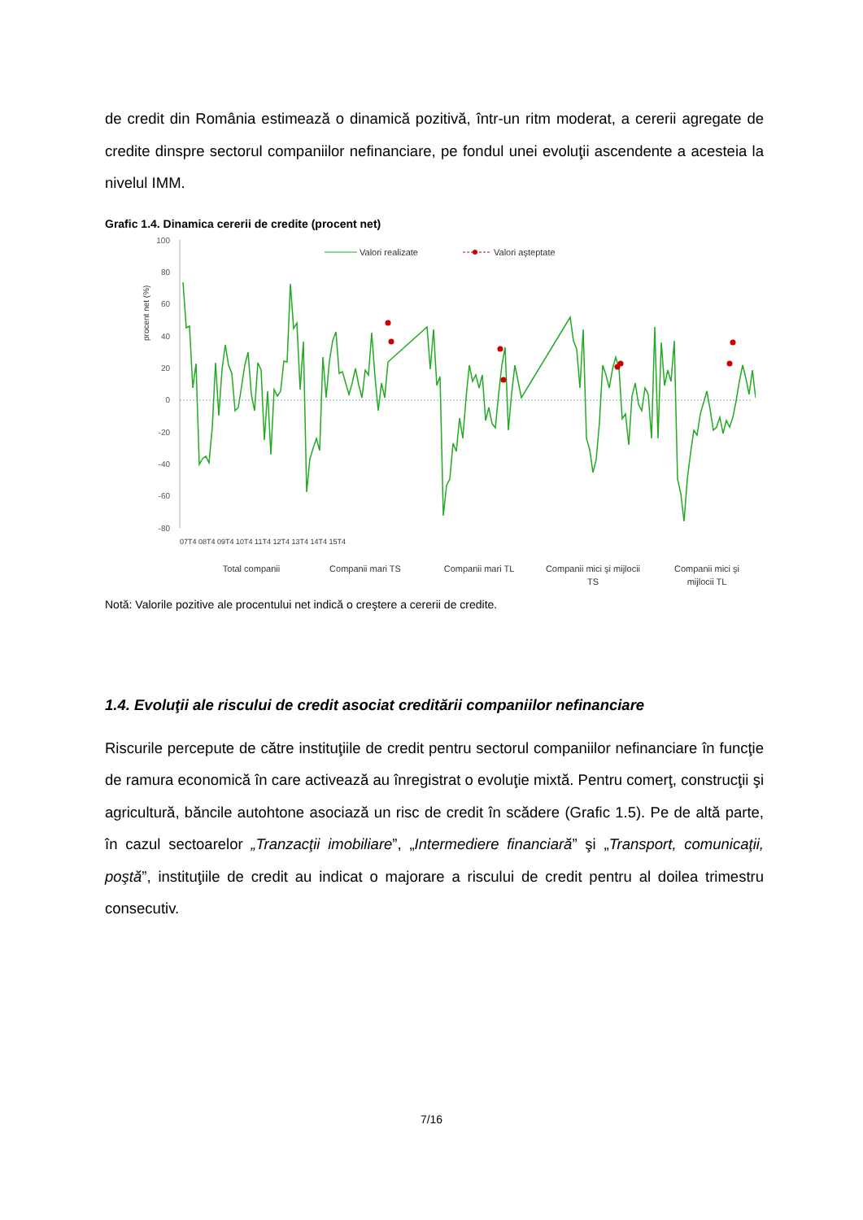de credit din România estimează o dinamică pozitivă, într-un ritm moderat, a cererii agregate de credite dinspre sectorul companiilor nefinanciare, pe fondul unei evoluţii ascendente a acesteia la nivelul IMM.
Grafic 1.4. Dinamica cererii de credite (procent net)
100
80
60
40
20
0
-20
-40
-60
-80
procent net (%)
Valori realizate
Valori aşteptate
Total companii
Companii mari TS
Companii mari TL
Companii mici şi mijlocii
TS
Companii mici şi
mijlocii TL
07T4 08T4 09T4 10T4 11T4 12T4 13T4 14T4 15T4
Notă: Valorile pozitive ale procentului net indică o creştere a cererii de credite.
1.4. Evoluţii ale riscului de credit asociat creditării companiilor nefinanciare
Riscurile percepute de către instituţiile de credit pentru sectorul companiilor nefinanciare în funcţie de ramura economică în care activează au înregistrat o evoluţie mixtă. Pentru comerţ, construcţii şi agricultură, băncile autohtone asociază un risc de credit în scădere (Grafic 1.5). Pe de altă parte, în cazul sectoarelor „Tranzacţii imobiliare”, „Intermediere financiară” şi „Transport, comunicaţii, poştă”, instituţiile de credit au indicat o majorare a riscului de credit pentru al doilea trimestru consecutiv.
7/16